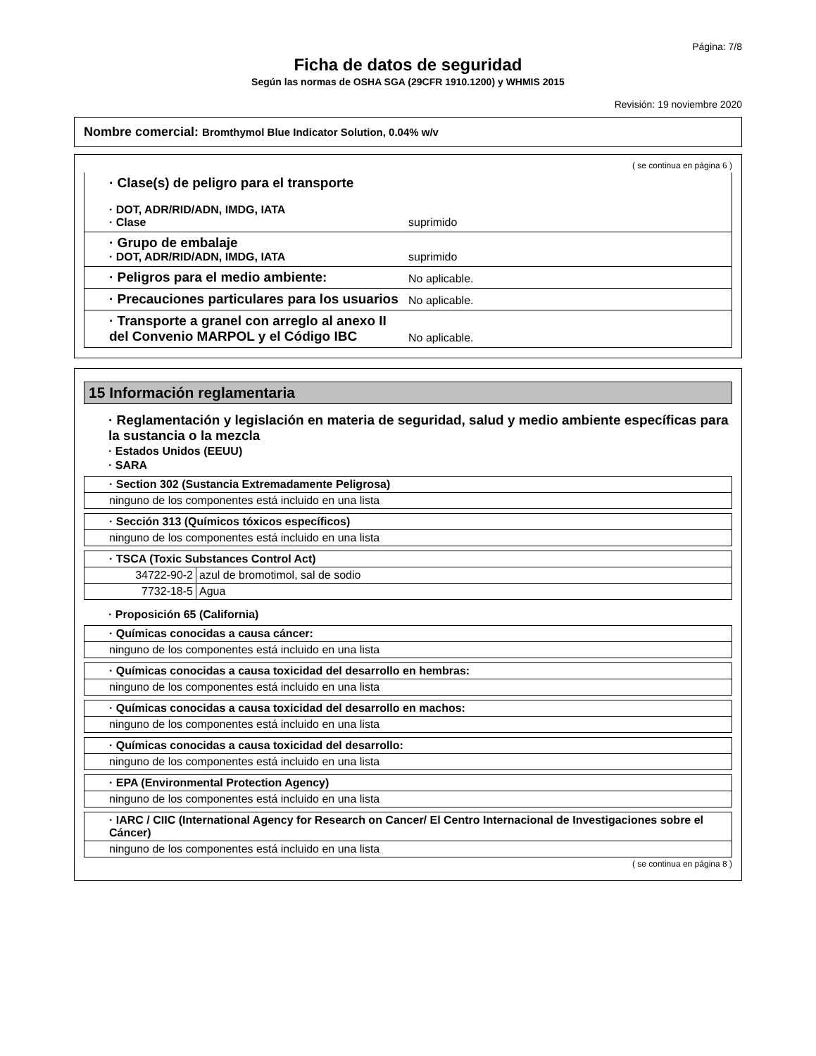Página: 7/8
Ficha de datos de seguridad
Según las normas de OSHA SGA (29CFR 1910.1200) y WHMIS 2015
Revisión: 19 noviembre 2020
Nombre comercial: Bromthymol Blue Indicator Solution, 0.04% w/v
( se continua en página 6 )
· Clase(s) de peligro para el transporte
· DOT, ADR/RID/ADN, IMDG, IATA
· Clase
suprimido
· Grupo de embalaje
· DOT, ADR/RID/ADN, IMDG, IATA
suprimido
· Peligros para el medio ambiente:
No aplicable.
· Precauciones particulares para los usuarios
No aplicable.
· Transporte a granel con arreglo al anexo II del Convenio MARPOL y el Código IBC
No aplicable.
15 Información reglamentaria
· Reglamentación y legislación en materia de seguridad, salud y medio ambiente específicas para la sustancia o la mezcla
· Estados Unidos (EEUU)
· SARA
| · Section 302 (Sustancia Extremadamente Peligrosa) |
| --- |
| ninguno de los componentes está incluido en una lista |
| · Sección 313 (Químicos tóxicos específicos) |
| --- |
| ninguno de los componentes está incluido en una lista |
| · TSCA (Toxic Substances Control Act) | |
| --- | --- |
| 34722-90-2 | azul de bromotimol, sal de sodio |
| 7732-18-5 | Agua |
· Proposición 65 (California)
| · Químicas conocidas a causa cáncer: |
| --- |
| ninguno de los componentes está incluido en una lista |
| · Químicas conocidas a causa toxicidad del desarrollo en hembras: |
| --- |
| ninguno de los componentes está incluido en una lista |
| · Químicas conocidas a causa toxicidad del desarrollo en machos: |
| --- |
| ninguno de los componentes está incluido en una lista |
| · Químicas conocidas a causa toxicidad del desarrollo: |
| --- |
| ninguno de los componentes está incluido en una lista |
| · EPA (Environmental Protection Agency) |
| --- |
| ninguno de los componentes está incluido en una lista |
| · IARC / CIIC (International Agency for Research on Cancer/ El Centro Internacional de Investigaciones sobre el Cáncer) |
| --- |
| ninguno de los componentes está incluido en una lista |
( se continua en página 8 )